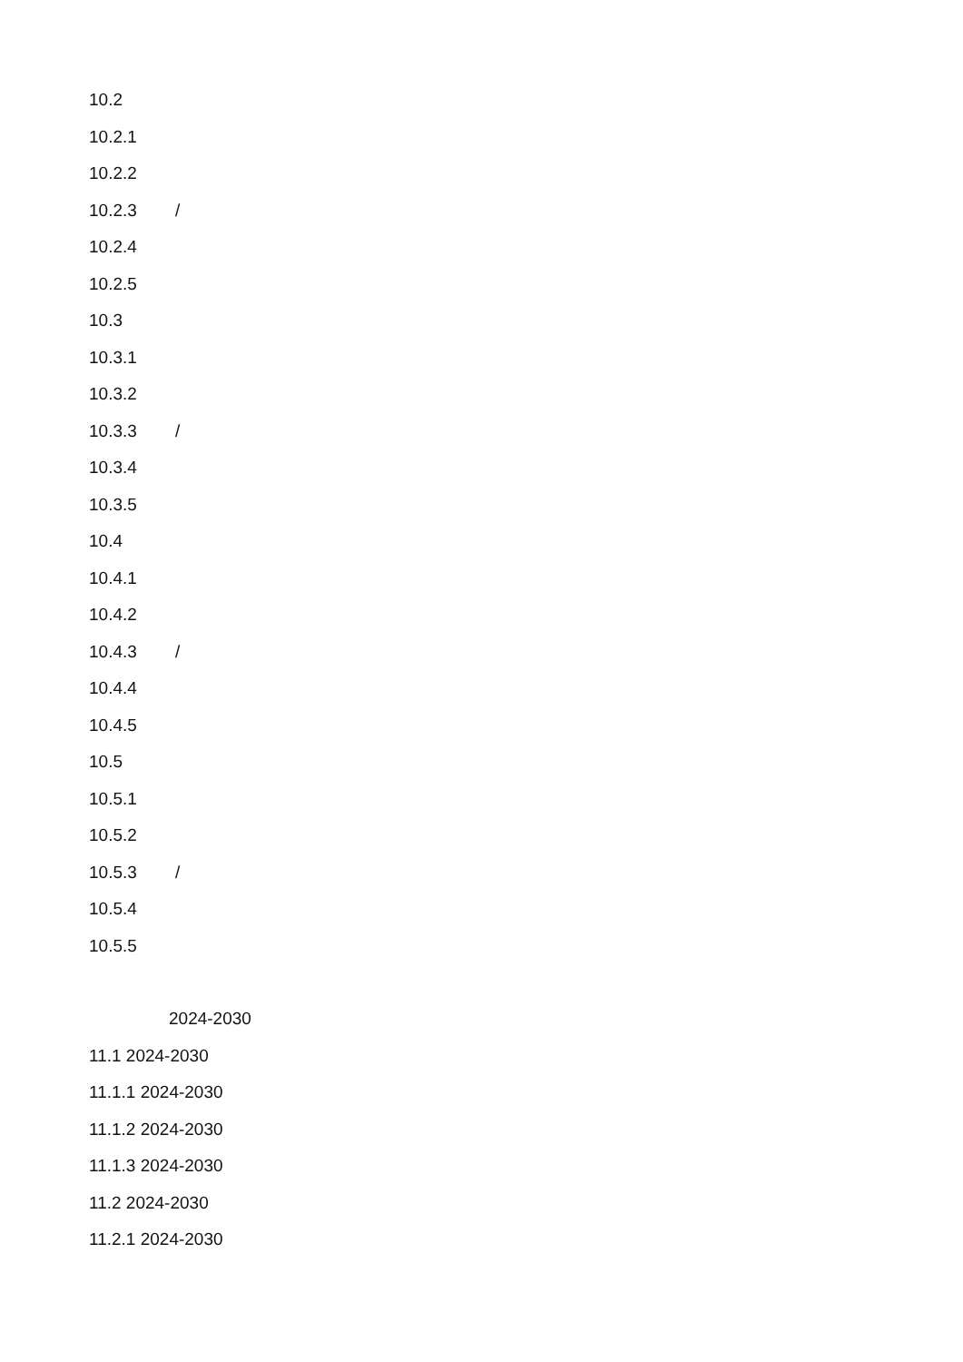10.2
10.2.1
10.2.2
10.2.3 /
10.2.4
10.2.5
10.3
10.3.1
10.3.2
10.3.3 /
10.3.4
10.3.5
10.4
10.4.1
10.4.2
10.4.3 /
10.4.4
10.4.5
10.5
10.5.1
10.5.2
10.5.3 /
10.5.4
10.5.5
2024-2030
11.1 2024-2030
11.1.1 2024-2030
11.1.2 2024-2030
11.1.3 2024-2030
11.2 2024-2030
11.2.1 2024-2030